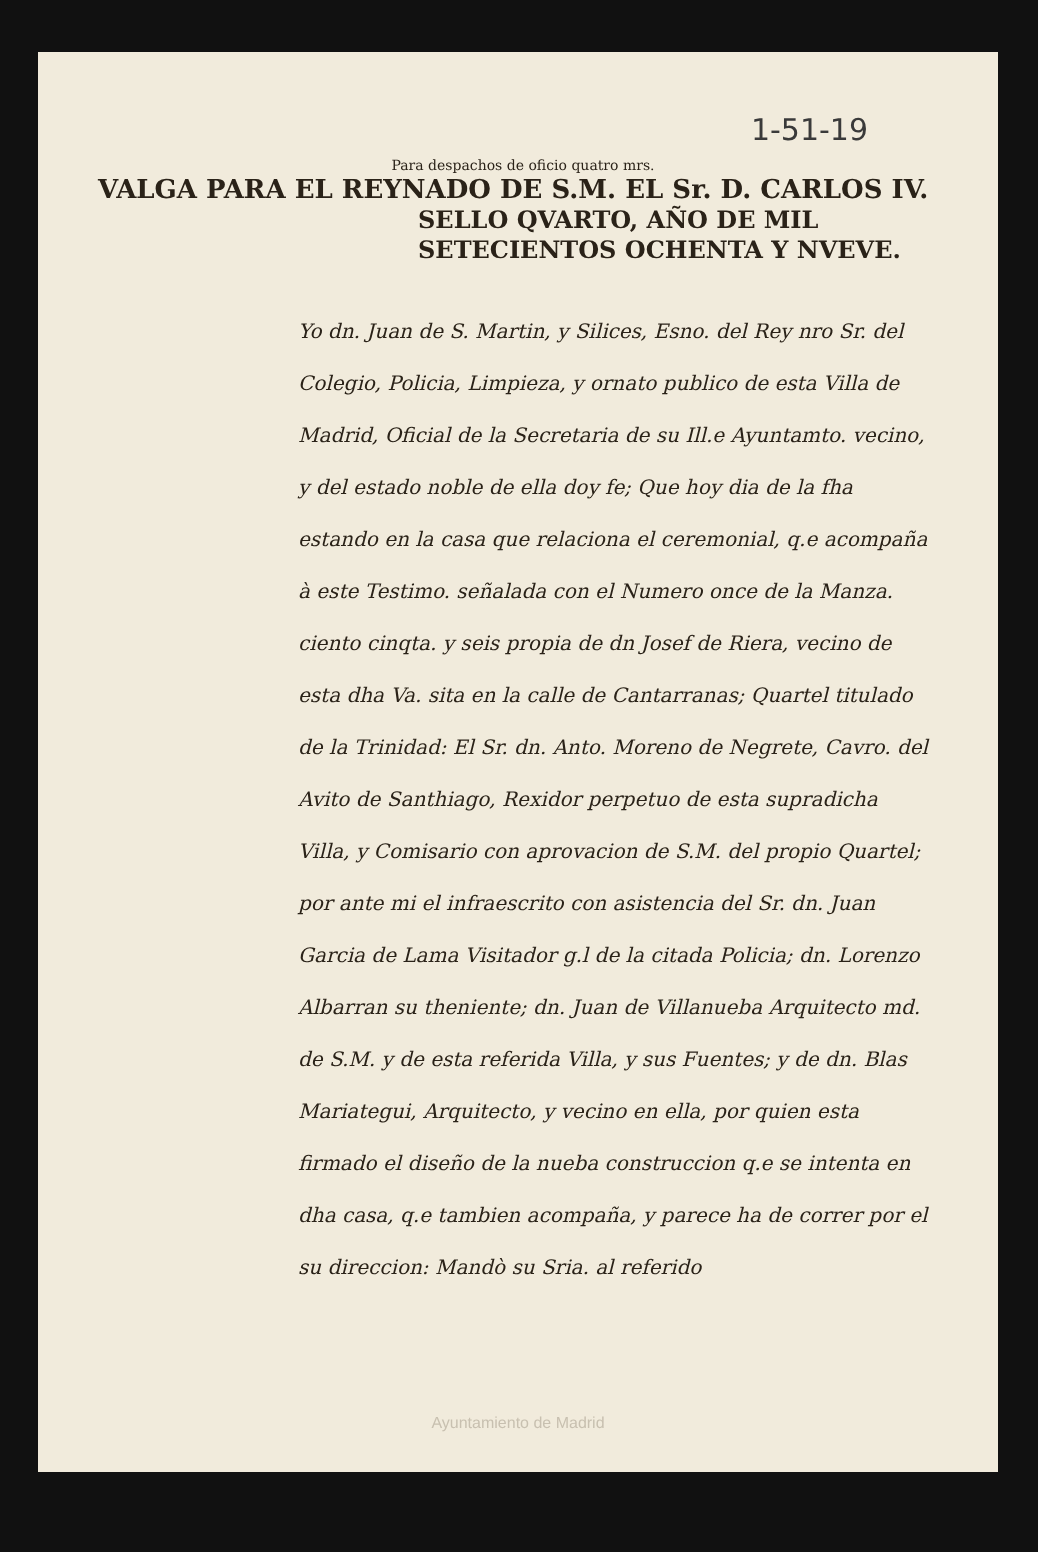1-51-19
Para despachos de oficio quatro mrs.
VALGA PARA EL REYNADO DE S.M. EL Sr. D. CARLOS IV.
SELLO QVARTO, AÑO DE MIL SETECIENTOS OCHENTA Y NVEVE.
Yo dn. Juan de S. Martin, y Silices, Esno. del Rey nro Sr. del Colegio, Policia, Limpieza, y ornato publico de esta Villa de Madrid, Oficial de la Secretaria de su Ill.e Ayuntamto. vecino, y del estado noble de ella doy fe; Que hoy dia de la fha estando en la casa que relaciona el ceremonial, q.e acompaña à este Testimo. señalada con el Numero once de la Manza. ciento cinqta. y seis propia de dn Josef de Riera, vecino de esta dha Va. sita en la calle de Cantarranas; Quartel titulado de la Trinidad: El Sr. dn. Anto. Moreno de Negrete, Cavro. del Avito de Santhiago, Rexidor perpetuo de esta supradicha Villa, y Comisario con aprovacion de S.M. del propio Quartel; por ante mi el infraescrito con asistencia del Sr. dn. Juan Garcia de Lama Visitador g.l de la citada Policia; dn. Lorenzo Albarran su theniente; dn. Juan de Villanueba Arquitecto md. de S.M. y de esta referida Villa, y sus Fuentes; y de dn. Blas Mariategui, Arquitecto, y vecino en ella, por quien esta firmado el diseño de la nueba construccion q.e se intenta en dha casa, q.e tambien acompaña, y parece ha de correr por el su direccion: Mandò su Sria. al referido
Ayuntamiento de Madrid